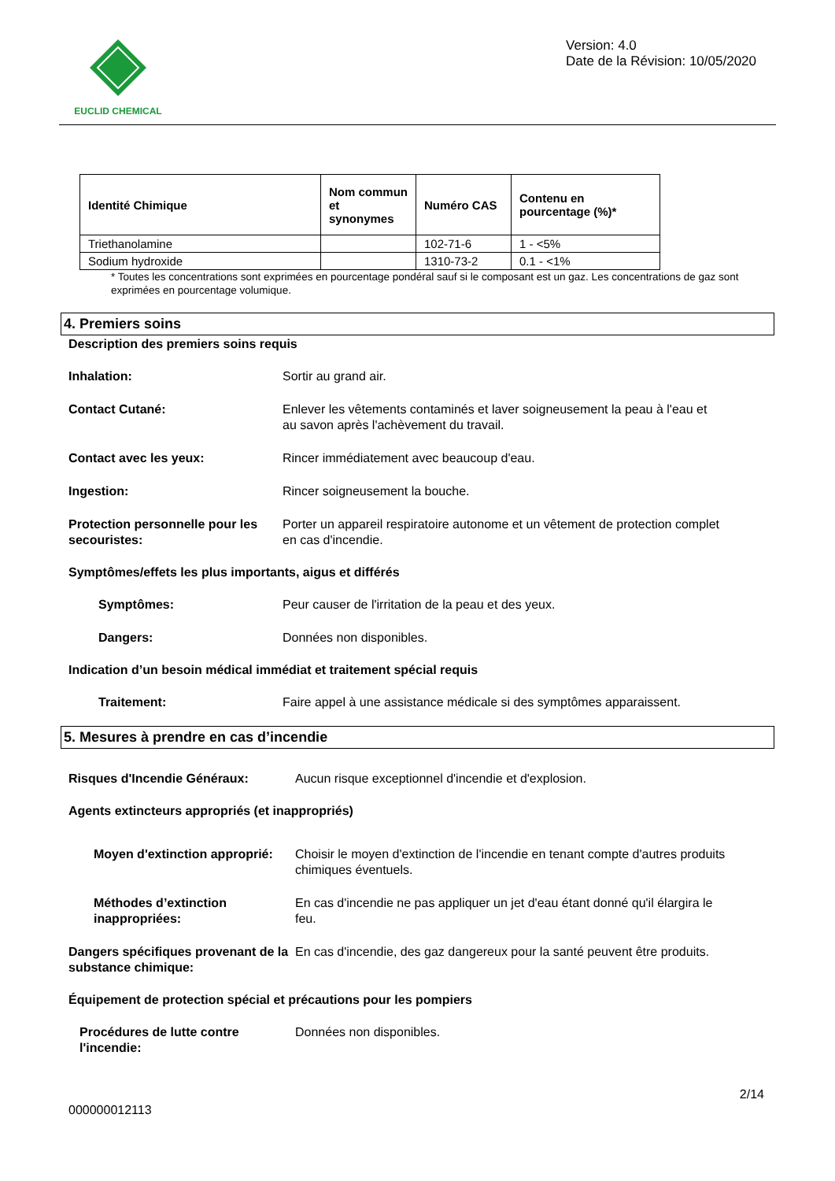EUCLID CHEMICAL
Version: 4.0
Date de la Révision: 10/05/2020
| Identité Chimique | Nom commun et synonymes | Numéro CAS | Contenu en pourcentage (%)* |
| --- | --- | --- | --- |
| Triethanolamine | | 102-71-6 | 1 - <5% |
| Sodium hydroxide | | 1310-73-2 | 0.1 - <1% |
* Toutes les concentrations sont exprimées en pourcentage pondéral sauf si le composant est un gaz. Les concentrations de gaz sont exprimées en pourcentage volumique.
4. Premiers soins
Description des premiers soins requis
Inhalation: Sortir au grand air.
Contact Cutané: Enlever les vêtements contaminés et laver soigneusement la peau à l'eau et au savon après l'achèvement du travail.
Contact avec les yeux: Rincer immédiatement avec beaucoup d'eau.
Ingestion: Rincer soigneusement la bouche.
Protection personnelle pour les secouristes:
Porter un appareil respiratoire autonome et un vêtement de protection complet en cas d'incendie.
Symptômes/effets les plus importants, aigus et différés
Symptômes: Peur causer de l'irritation de la peau et des yeux.
Dangers: Données non disponibles.
Indication d’un besoin médical immédiat et traitement spécial requis
Traitement: Faire appel à une assistance médicale si des symptômes apparaissent.
5. Mesures à prendre en cas d’incendie
Risques d'Incendie Généraux: Aucun risque exceptionnel d'incendie et d'explosion.
Agents extincteurs appropriés (et inappropriés)
Moyen d'extinction approprié:
Choisir le moyen d'extinction de l'incendie en tenant compte d'autres produits chimiques éventuels.
Méthodes d’extinction inappropriées:
En cas d'incendie ne pas appliquer un jet d'eau étant donné qu'il élargira le feu.
Dangers spécifiques provenant de la substance chimique:
En cas d'incendie, des gaz dangereux pour la santé peuvent être produits.
Équipement de protection spécial et précautions pour les pompiers
Procédures de lutte contre l'incendie:
Données non disponibles.
000000012113
2/14